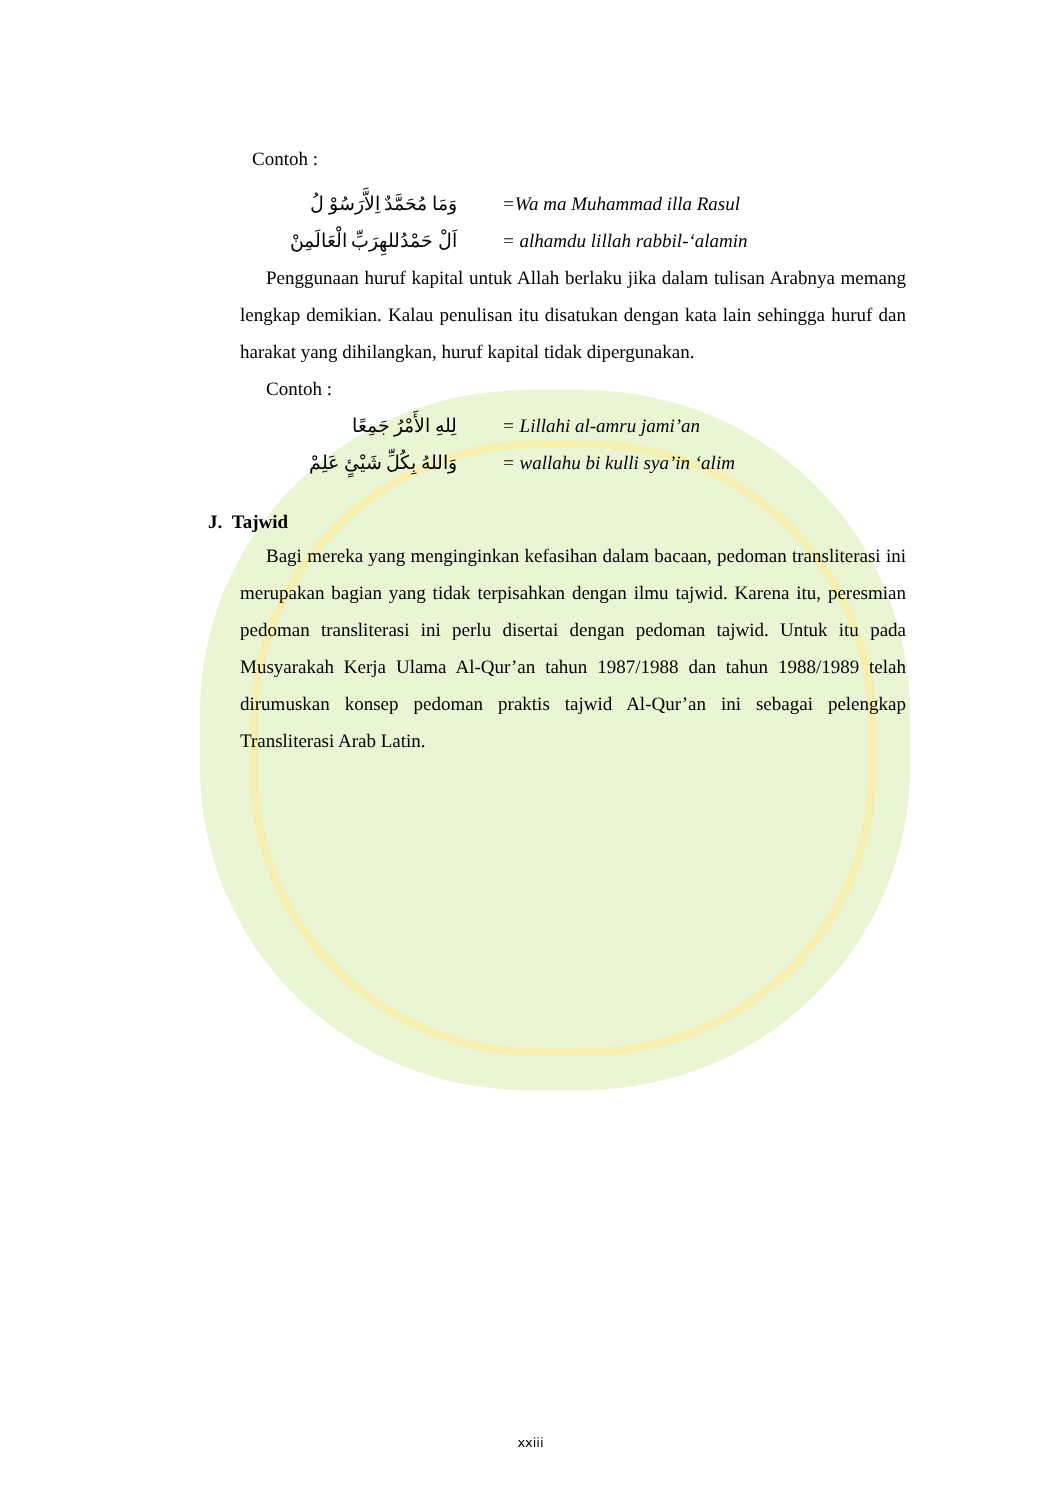Contoh :
وَمَا مُحَمَّدٌ اِلاَّرَسُوْ لُ =Wa ma Muhammad illa Rasul
اَلْ حَمْدُللهِرَبِّ الْعَالَمِنْ = alhamdu lillah rabbil-‘alamin
Penggunaan huruf kapital untuk Allah berlaku jika dalam tulisan Arabnya memang lengkap demikian. Kalau penulisan itu disatukan dengan kata lain sehingga huruf dan harakat yang dihilangkan, huruf kapital tidak dipergunakan.
Contoh :
لِلهِ الأَمْرُ جَمِعًا = Lillahi al-amru jami’an
وَاللهُ بِكُلِّ شَيْئٍ عَلِمْ = wallahu bi kulli sya’in ‘alim
J. Tajwid
Bagi mereka yang menginginkan kefasihan dalam bacaan, pedoman transliterasi ini merupakan bagian yang tidak terpisahkan dengan ilmu tajwid. Karena itu, peresmian pedoman transliterasi ini perlu disertai dengan pedoman tajwid. Untuk itu pada Musyarakah Kerja Ulama Al-Qur’an tahun 1987/1988 dan tahun 1988/1989 telah dirumuskan konsep pedoman praktis tajwid Al-Qur’an ini sebagai pelengkap Transliterasi Arab Latin.
xxiii